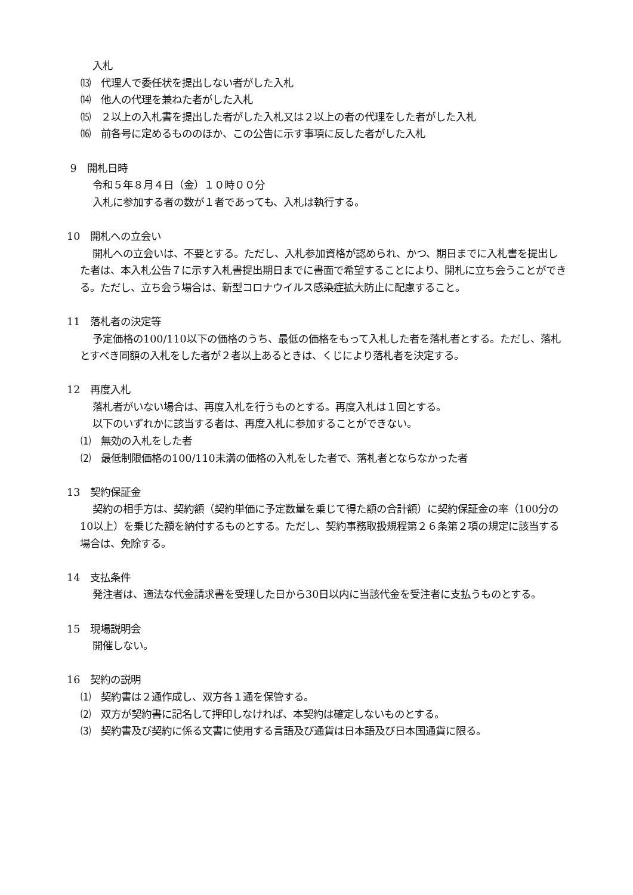入札
⒀　代理人で委任状を提出しない者がした入札
⒁　他人の代理を兼ねた者がした入札
⒂　２以上の入札書を提出した者がした入札又は２以上の者の代理をした者がした入札
⒃　前各号に定めるもののほか、この公告に示す事項に反した者がした入札
9　開札日時
令和５年８月４日（金）１０時００分
入札に参加する者の数が１者であっても、入札は執行する。
10　開札への立会い
開札への立会いは、不要とする。ただし、入札参加資格が認められ、かつ、期日までに入札書を提出した者は、本入札公告７に示す入札書提出期日までに書面で希望することにより、開札に立ち会うことができる。ただし、立ち会う場合は、新型コロナウイルス感染症拡大防止に配慮すること。
11　落札者の決定等
予定価格の100/110以下の価格のうち、最低の価格をもって入札した者を落札者とする。ただし、落札とすべき同額の入札をした者が２者以上あるときは、くじにより落札者を決定する。
12　再度入札
落札者がいない場合は、再度入札を行うものとする。再度入札は１回とする。
以下のいずれかに該当する者は、再度入札に参加することができない。
⑴　無効の入札をした者
⑵　最低制限価格の100/110未満の価格の入札をした者で、落札者とならなかった者
13　契約保証金
契約の相手方は、契約額（契約単価に予定数量を乗じて得た額の合計額）に契約保証金の率（100分の10以上）を乗じた額を納付するものとする。ただし、契約事務取扱規程第２６条第２項の規定に該当する場合は、免除する。
14　支払条件
発注者は、適法な代金請求書を受理した日から30日以内に当該代金を受注者に支払うものとする。
15　現場説明会
開催しない。
16　契約の説明
⑴　契約書は２通作成し、双方各１通を保管する。
⑵　双方が契約書に記名して押印しなければ、本契約は確定しないものとする。
⑶　契約書及び契約に係る文書に使用する言語及び通貨は日本語及び日本国通貨に限る。